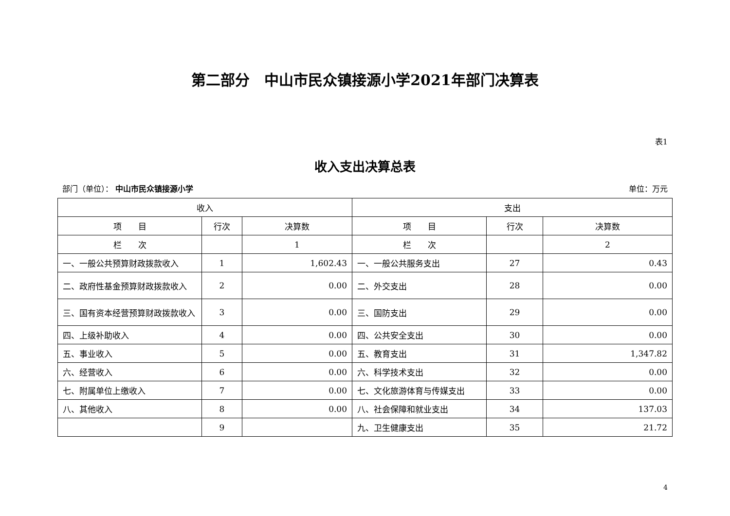第二部分　中山市民众镇接源小学2021年部门决算表
表1
收入支出决算总表
部门（单位）： 中山市民众镇接源小学 单位：万元
| 收入 | | | 支出 | | |
| --- | --- | --- | --- | --- | --- |
| 项 目 | 行次 | 决算数 | 项 目 | 行次 | 决算数 |
| 栏 次 | | 1 | 栏 次 | | 2 |
| 一、一般公共预算财政拨款收入 | 1 | 1,602.43 | 一、一般公共服务支出 | 27 | 0.43 |
| 二、政府性基金预算财政拨款收入 | 2 | 0.00 | 二、外交支出 | 28 | 0.00 |
| 三、国有资本经营预算财政拨款收入 | 3 | 0.00 | 三、国防支出 | 29 | 0.00 |
| 四、上级补助收入 | 4 | 0.00 | 四、公共安全支出 | 30 | 0.00 |
| 五、事业收入 | 5 | 0.00 | 五、教育支出 | 31 | 1,347.82 |
| 六、经营收入 | 6 | 0.00 | 六、科学技术支出 | 32 | 0.00 |
| 七、附属单位上缴收入 | 7 | 0.00 | 七、文化旅游体育与传媒支出 | 33 | 0.00 |
| 八、其他收入 | 8 | 0.00 | 八、社会保障和就业支出 | 34 | 137.03 |
| | 9 | | 九、卫生健康支出 | 35 | 21.72 |
4